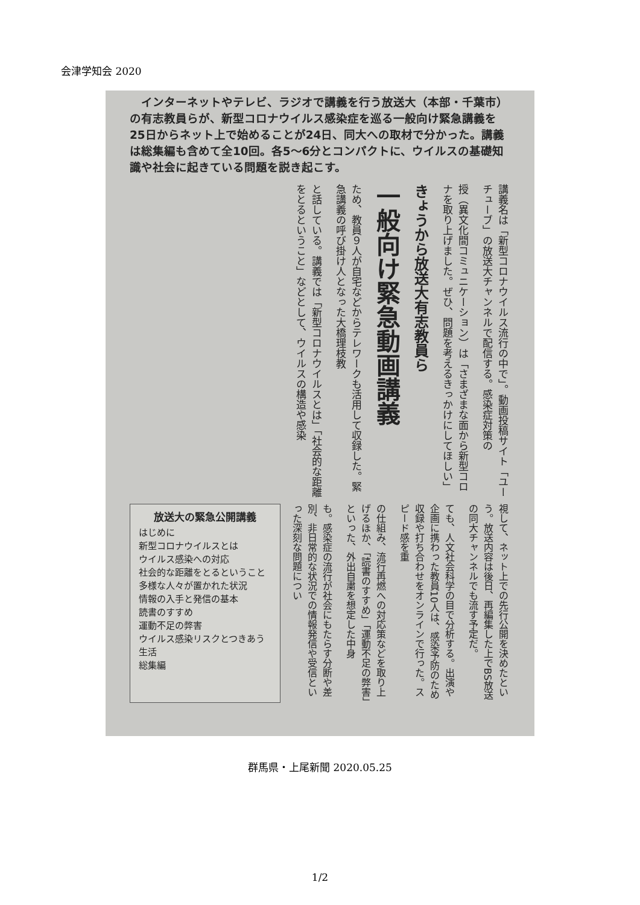会津学知会 2020
　インターネットやテレビ、ラジオで講義を行う放送大（本部・千葉市）の有志教員らが、新型コロナウイルス感染症を巡る一般向け緊急講義を25日からネット上で始めることが24日、同大への取材で分かった。講義は総集編も含めて全10回。各5〜6分とコンパクトに、ウイルスの基礎知識や社会に起きている問題を説き起こす。
講義名は「新型コロナウイルス流行の中で」。動画投稿サイト「ユーチューブ」の放送大チャンネルで配信する。感染症対策の
授（異文化間コミュニケーション）は「さまざまな面から新型コロナを取り上げました。ぜひ、問題を考えるきっかけにしてほしい」
きょうから放送大有志教員ら
一般向け緊急動画講義
ため、教員９人が自宅などからテレワークも活用して収録した。緊急講義の呼び掛け人となった大橋理枝教
と話している。講義では「新型コロナウイルスとは」「社会的な距離をとるということ」などとして、ウイルスの構造や感染
放送大の緊急公開講義
はじめに
新型コロナウイルスとは
ウイルス感染への対応
社会的な距離をとるということ
多様な人々が置かれた状況
情報の入手と発信の基本
読書のすすめ
運動不足の弊害
ウイルス感染リスクとつきあう生活
総集編
も。感染症の流行が社会にもたらす分断や差別、非日常的な状況での情報発信や受信といった深刻な問題につい
の仕組み、流行再燃への対応策などを取り上げるほか、「読書のすすめ」「運動不足の弊害」といった、外出自粛を想定した中身
ても、人文社会科学の目で分析する。出演や企画に携わった教員10人は、感染予防のため収録や打ち合わせをオンラインで行った。スピード感を重
視して、ネット上での先行公開を決めたという。放送内容は後日、再編集した上でBS放送の同大チャンネルでも流す予定だ。
群馬県・上尾新聞 2020.05.25
1/2